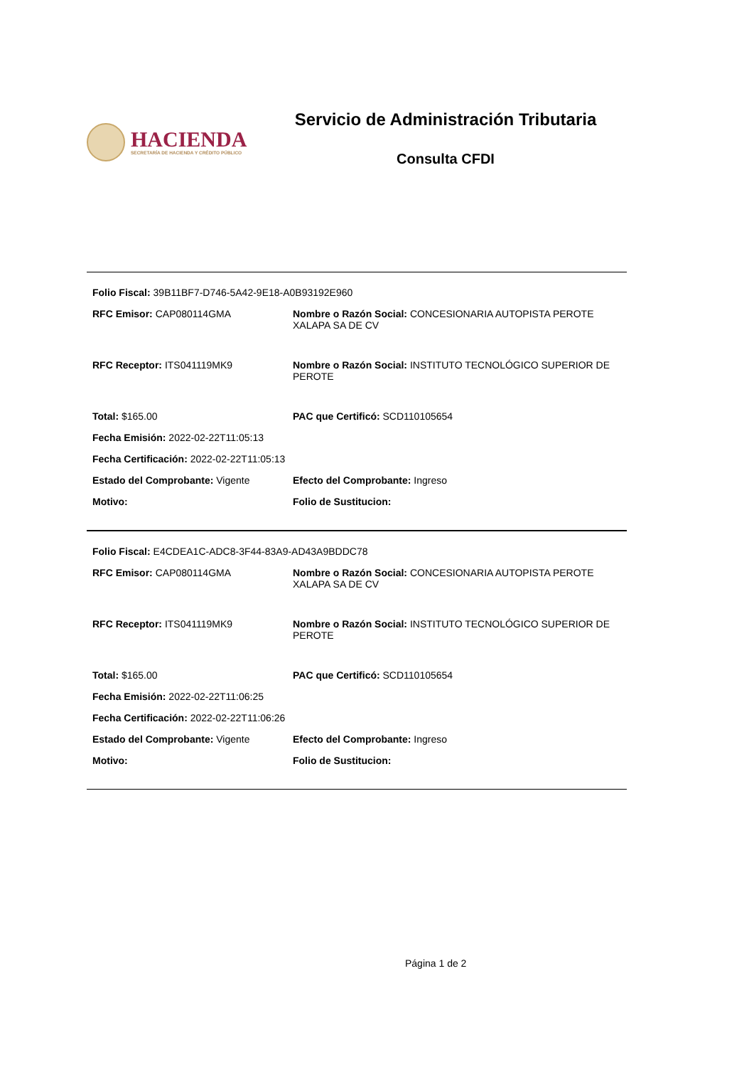HACIENDA
SECRETARÍA DE HACIENDA Y CRÉDITO PÚBLICO
Servicio de Administración Tributaria
Consulta CFDI
Folio Fiscal: 39B11BF7-D746-5A42-9E18-A0B93192E960
RFC Emisor: CAP080114GMA Nombre o Razón Social: CONCESIONARIA AUTOPISTA PEROTE XALAPA SA DE CV
RFC Receptor: ITS041119MK9 Nombre o Razón Social: INSTITUTO TECNOLÓGICO SUPERIOR DE PEROTE
Total: $165.00 PAC que Certificó: SCD110105654
Fecha Emisión: 2022-02-22T11:05:13
Fecha Certificación: 2022-02-22T11:05:13
Estado del Comprobante: Vigente Efecto del Comprobante: Ingreso
Motivo: Folio de Sustitucion:
Folio Fiscal: E4CDEA1C-ADC8-3F44-83A9-AD43A9BDDC78
RFC Emisor: CAP080114GMA Nombre o Razón Social: CONCESIONARIA AUTOPISTA PEROTE XALAPA SA DE CV
RFC Receptor: ITS041119MK9 Nombre o Razón Social: INSTITUTO TECNOLÓGICO SUPERIOR DE PEROTE
Total: $165.00 PAC que Certificó: SCD110105654
Fecha Emisión: 2022-02-22T11:06:25
Fecha Certificación: 2022-02-22T11:06:26
Estado del Comprobante: Vigente Efecto del Comprobante: Ingreso
Motivo: Folio de Sustitucion:
Página 1 de 2